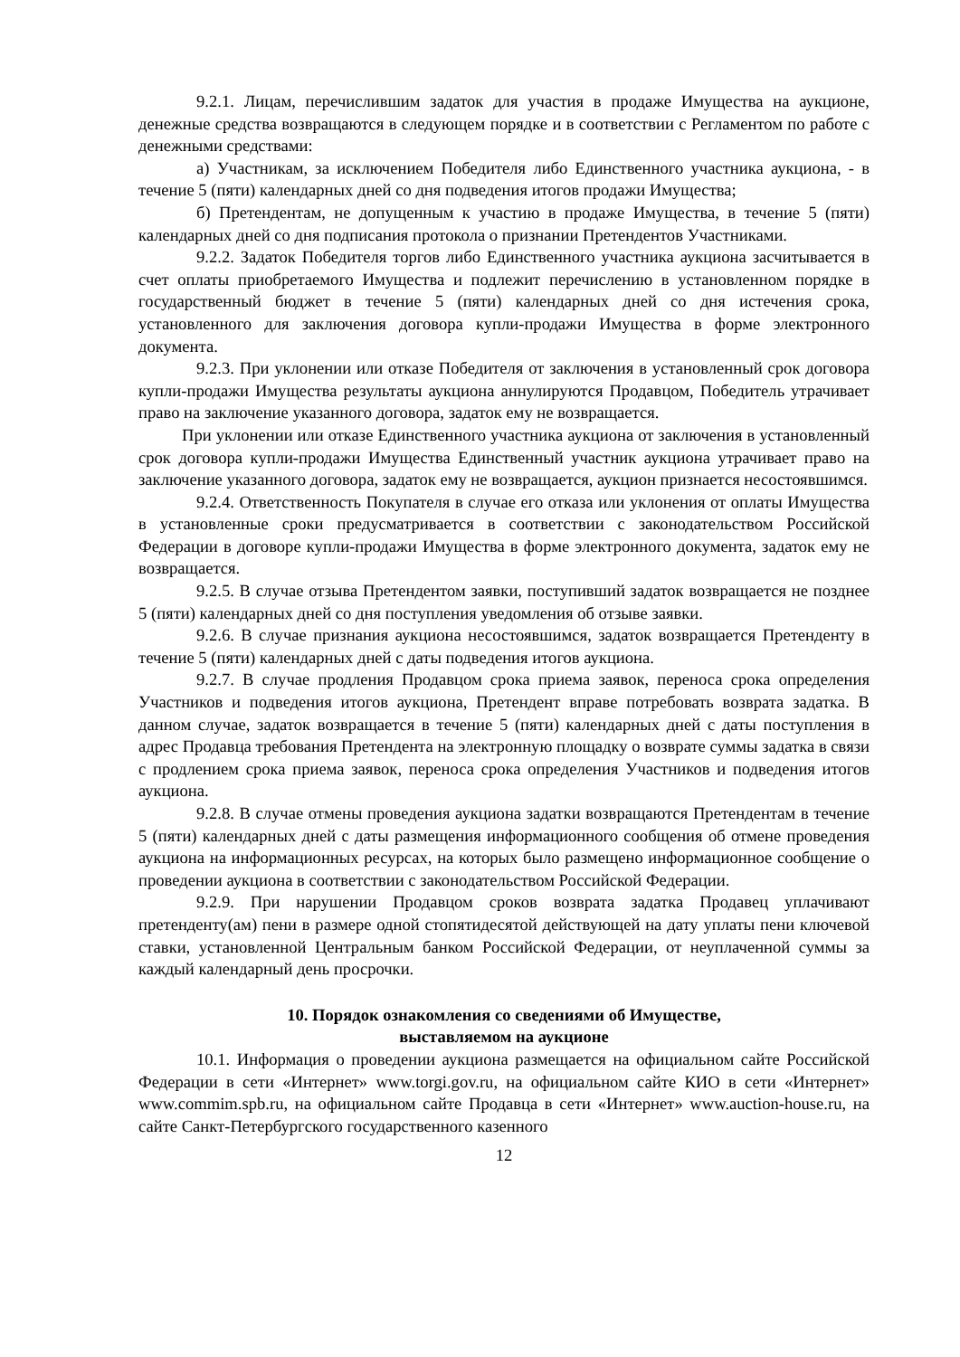9.2.1. Лицам, перечислившим задаток для участия в продаже Имущества на аукционе, денежные средства возвращаются в следующем порядке и в соответствии с Регламентом по работе с денежными средствами:
а) Участникам, за исключением Победителя либо Единственного участника аукциона, - в течение 5 (пяти) календарных дней со дня подведения итогов продажи Имущества;
б) Претендентам, не допущенным к участию в продаже Имущества, в течение 5 (пяти) календарных дней со дня подписания протокола о признании Претендентов Участниками.
9.2.2. Задаток Победителя торгов либо Единственного участника аукциона засчитывается в счет оплаты приобретаемого Имущества и подлежит перечислению в установленном порядке в государственный бюджет в течение 5 (пяти) календарных дней со дня истечения срока, установленного для заключения договора купли-продажи Имущества в форме электронного документа.
9.2.3. При уклонении или отказе Победителя от заключения в установленный срок договора купли-продажи Имущества результаты аукциона аннулируются Продавцом, Победитель утрачивает право на заключение указанного договора, задаток ему не возвращается.
При уклонении или отказе Единственного участника аукциона от заключения в установленный срок договора купли-продажи Имущества Единственный участник аукциона утрачивает право на заключение указанного договора, задаток ему не возвращается, аукцион признается несостоявшимся.
9.2.4. Ответственность Покупателя в случае его отказа или уклонения от оплаты Имущества в установленные сроки предусматривается в соответствии с законодательством Российской Федерации в договоре купли-продажи Имущества в форме электронного документа, задаток ему не возвращается.
9.2.5. В случае отзыва Претендентом заявки, поступивший задаток возвращается не позднее 5 (пяти) календарных дней со дня поступления уведомления об отзыве заявки.
9.2.6. В случае признания аукциона несостоявшимся, задаток возвращается Претенденту в течение 5 (пяти) календарных дней с даты подведения итогов аукциона.
9.2.7. В случае продления Продавцом срока приема заявок, переноса срока определения Участников и подведения итогов аукциона, Претендент вправе потребовать возврата задатка. В данном случае, задаток возвращается в течение 5 (пяти) календарных дней с даты поступления в адрес Продавца требования Претендента на электронную площадку о возврате суммы задатка в связи с продлением срока приема заявок, переноса срока определения Участников и подведения итогов аукциона.
9.2.8. В случае отмены проведения аукциона задатки возвращаются Претендентам в течение 5 (пяти) календарных дней с даты размещения информационного сообщения об отмене проведения аукциона на информационных ресурсах, на которых было размещено информационное сообщение о проведении аукциона в соответствии с законодательством Российской Федерации.
9.2.9. При нарушении Продавцом сроков возврата задатка Продавец уплачивают претенденту(ам) пени в размере одной стопятидесятой действующей на дату уплаты пени ключевой ставки, установленной Центральным банком Российской Федерации, от неуплаченной суммы за каждый календарный день просрочки.
10. Порядок ознакомления со сведениями об Имуществе,
выставляемом на аукционе
10.1. Информация о проведении аукциона размещается на официальном сайте Российской Федерации в сети «Интернет» www.torgi.gov.ru, на официальном сайте КИО в сети «Интернет» www.commim.spb.ru, на официальном сайте Продавца в сети «Интернет» www.auction-house.ru, на сайте Санкт-Петербургского государственного казенного
12